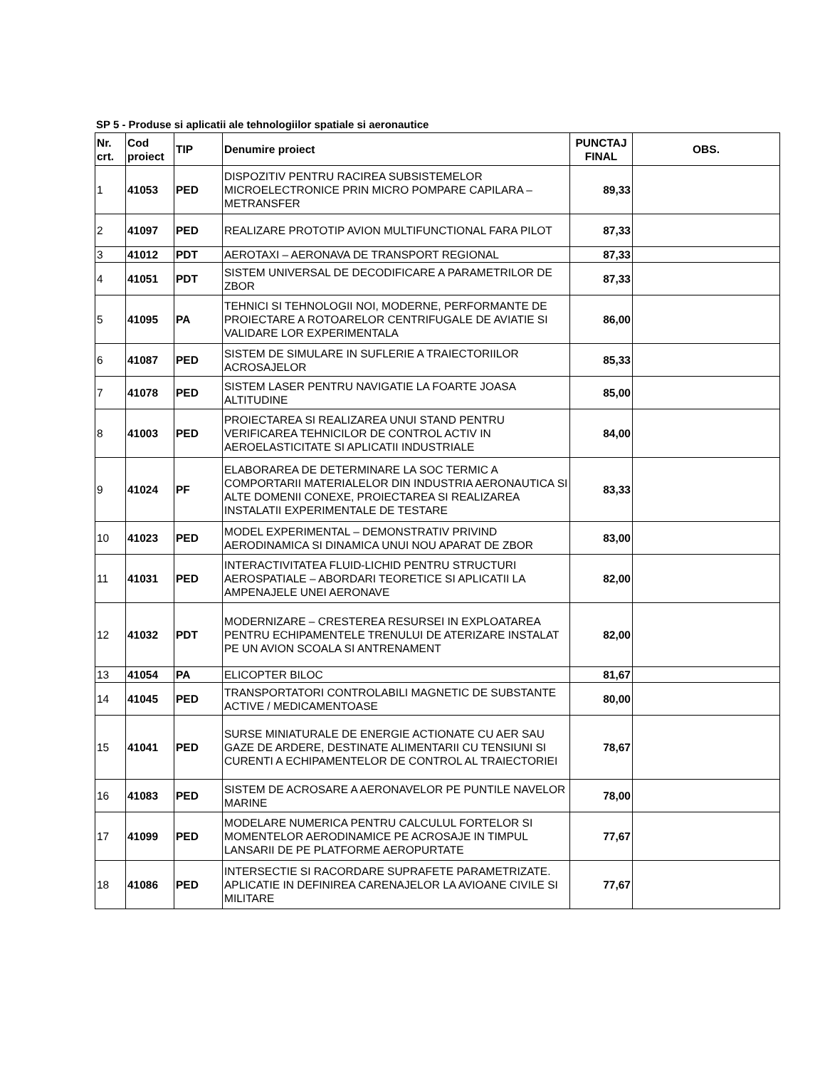SP 5 - Produse si aplicatii ale tehnologiilor spatiale si aeronautice
| Nr. crt. | Cod proiect | TIP | Denumire proiect | PUNCTAJ FINAL | OBS. |
| --- | --- | --- | --- | --- | --- |
| 1 | 41053 | PED | DISPOZITIV PENTRU RACIREA SUBSISTEMELOR MICROELECTRONICE PRIN MICRO POMPARE CAPILARA – METRANSFER | 89,33 | |
| 2 | 41097 | PED | REALIZARE PROTOTIP AVION MULTIFUNCTIONAL FARA PILOT | 87,33 | |
| 3 | 41012 | PDT | AEROTAXI – AERONAVA DE TRANSPORT REGIONAL | 87,33 | |
| 4 | 41051 | PDT | SISTEM UNIVERSAL DE DECODIFICARE A PARAMETRILOR DE ZBOR | 87,33 | |
| 5 | 41095 | PA | TEHNICI SI TEHNOLOGII NOI, MODERNE, PERFORMANTE DE PROIECTARE A ROTOARELOR CENTRIFUGALE DE AVIATIE SI VALIDARE LOR EXPERIMENTALA | 86,00 | |
| 6 | 41087 | PED | SISTEM DE SIMULARE IN SUFLERIE A TRAIECTORIILOR ACROSAJELOR | 85,33 | |
| 7 | 41078 | PED | SISTEM LASER PENTRU NAVIGATIE LA FOARTE JOASA ALTITUDINE | 85,00 | |
| 8 | 41003 | PED | PROIECTAREA SI REALIZAREA UNUI STAND PENTRU VERIFICAREA TEHNICILOR DE CONTROL ACTIV IN AEROELASTICITATE SI APLICATII INDUSTRIALE | 84,00 | |
| 9 | 41024 | PF | ELABORAREA DE DETERMINARE LA SOC TERMIC A COMPORTARII MATERIALELOR DIN INDUSTRIA AERONAUTICA SI ALTE DOMENII CONEXE, PROIECTAREA SI REALIZAREA INSTALATII EXPERIMENTALE DE TESTARE | 83,33 | |
| 10 | 41023 | PED | MODEL EXPERIMENTAL – DEMONSTRATIV PRIVIND AERODINAMICA SI DINAMICA UNUI NOU APARAT DE ZBOR | 83,00 | |
| 11 | 41031 | PED | INTERACTIVITATEA FLUID-LICHID PENTRU STRUCTURI AEROSPATIALE – ABORDARI TEORETICE SI APLICATII LA AMPENAJELE UNEI AERONAVE | 82,00 | |
| 12 | 41032 | PDT | MODERNIZARE – CRESTEREA RESURSEI IN EXPLOATAREA PENTRU ECHIPAMENTELE TRENULUI DE ATERIZARE INSTALAT PE UN AVION SCOALA SI ANTRENAMENT | 82,00 | |
| 13 | 41054 | PA | ELICOPTER BILOC | 81,67 | |
| 14 | 41045 | PED | TRANSPORTATORI CONTROLABILI MAGNETIC DE SUBSTANTE ACTIVE / MEDICAMENTOASE | 80,00 | |
| 15 | 41041 | PED | SURSE MINIATURALE DE ENERGIE ACTIONATE CU AER SAU GAZE DE ARDERE, DESTINATE ALIMENTARII CU TENSIUNI SI CURENTI A ECHIPAMENTELOR DE CONTROL AL TRAIECTORIEI | 78,67 | |
| 16 | 41083 | PED | SISTEM DE ACROSARE A AERONAVELOR PE PUNTILE NAVELOR MARINE | 78,00 | |
| 17 | 41099 | PED | MODELARE NUMERICA PENTRU CALCULUL FORTELOR SI MOMENTELOR AERODINAMICE PE ACROSAJE IN TIMPUL LANSARII DE PE PLATFORME AEROPURTATE | 77,67 | |
| 18 | 41086 | PED | INTERSECTIE SI RACORDARE SUPRAFETE PARAMETRIZATE. APLICATIE IN DEFINIREA CARENAJELOR LA AVIOANE CIVILE SI MILITARE | 77,67 | |